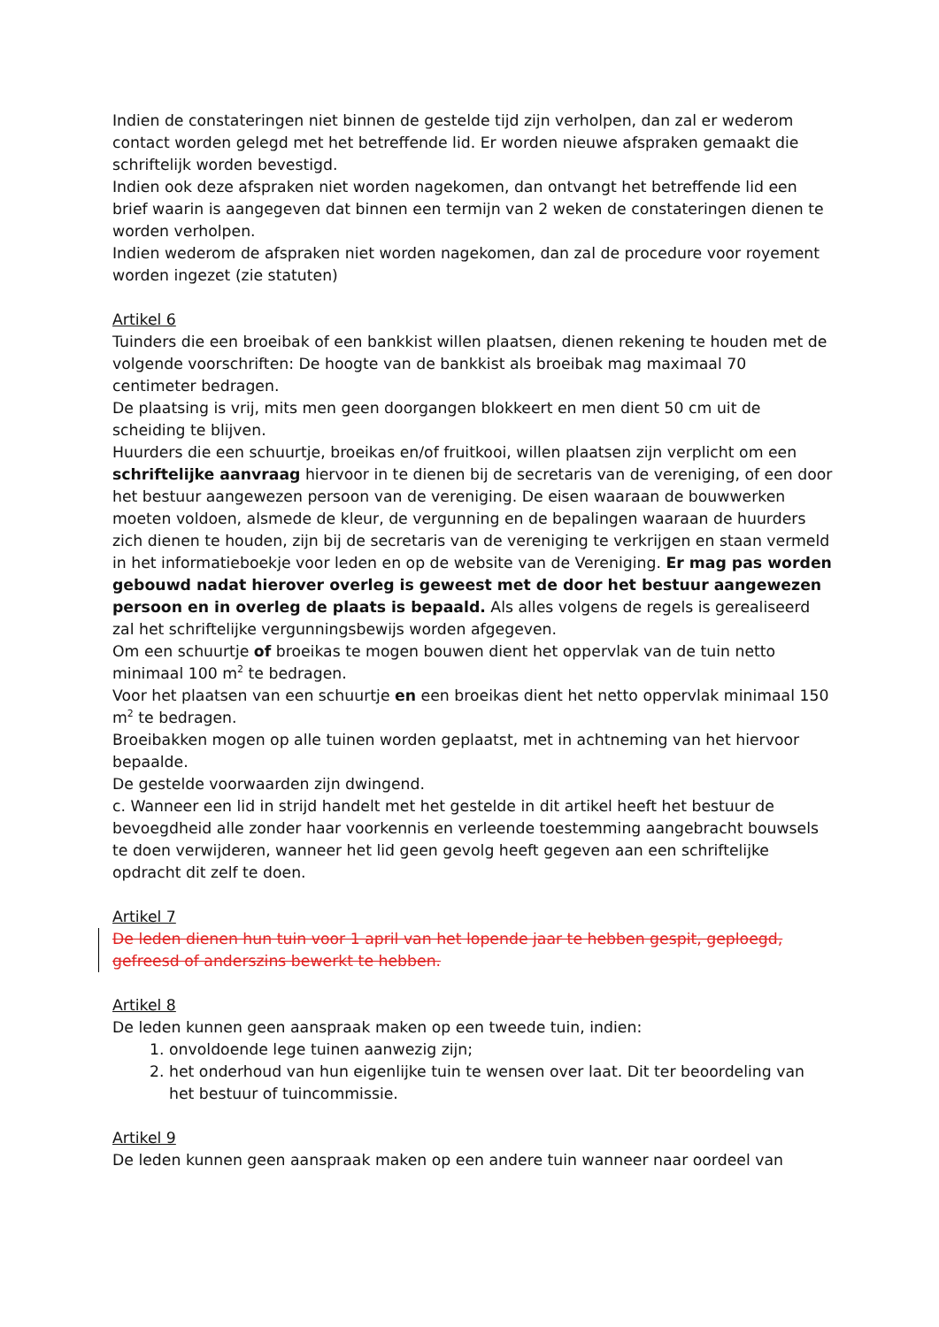Indien de constateringen niet binnen de gestelde tijd zijn verholpen, dan zal er wederom contact worden gelegd met het betreffende lid. Er worden nieuwe afspraken gemaakt die schriftelijk worden bevestigd.
Indien ook deze afspraken niet worden nagekomen, dan ontvangt het betreffende lid een brief waarin is aangegeven dat binnen een termijn van 2 weken de constateringen dienen te worden verholpen.
Indien wederom de afspraken niet worden nagekomen, dan zal de procedure voor royement worden ingezet (zie statuten)
Artikel 6
Tuinders die een broeibak of een bankkist willen plaatsen, dienen rekening te houden met de volgende voorschriften: De hoogte van de bankkist als broeibak mag maximaal 70 centimeter bedragen.
De plaatsing is vrij, mits men geen doorgangen blokkeert en men dient 50 cm uit de scheiding te blijven.
Huurders die een schuurtje, broeikas en/of fruitkooi, willen plaatsen zijn verplicht om een schriftelijke aanvraag hiervoor in te dienen bij de secretaris van de vereniging, of een door het bestuur aangewezen persoon van de vereniging. De eisen waaraan de bouwwerken moeten voldoen, alsmede de kleur, de vergunning en de bepalingen waaraan de huurders zich dienen te houden, zijn bij de secretaris van de vereniging te verkrijgen en staan vermeld in het informatieboekje voor leden en op de website van de Vereniging. Er mag pas worden gebouwd nadat hierover overleg is geweest met de door het bestuur aangewezen persoon en in overleg de plaats is bepaald. Als alles volgens de regels is gerealiseerd zal het schriftelijke vergunningsbewijs worden afgegeven.
Om een schuurtje of broeikas te mogen bouwen dient het oppervlak van de tuin netto minimaal 100 m<sup>2</sup> te bedragen.
Voor het plaatsen van een schuurtje en een broeikas dient het netto oppervlak minimaal 150 m<sup>2</sup> te bedragen.
Broeibakken mogen op alle tuinen worden geplaatst, met in achtneming van het hiervoor bepaalde.
De gestelde voorwaarden zijn dwingend.
c. Wanneer een lid in strijd handelt met het gestelde in dit artikel heeft het bestuur de bevoegdheid alle zonder haar voorkennis en verleende toestemming aangebracht bouwsels te doen verwijderen, wanneer het lid geen gevolg heeft gegeven aan een schriftelijke opdracht dit zelf te doen.
Artikel 7
De leden dienen hun tuin voor 1 april van het lopende jaar te hebben gespit, geploegd, gefreesd of anderszins bewerkt te hebben.
Artikel 8
De leden kunnen geen aanspraak maken op een tweede tuin, indien:
1. onvoldoende lege tuinen aanwezig zijn;
2. het onderhoud van hun eigenlijke tuin te wensen over laat. Dit ter beoordeling van het bestuur of tuincommissie.
Artikel 9
De leden kunnen geen aanspraak maken op een andere tuin wanneer naar oordeel van